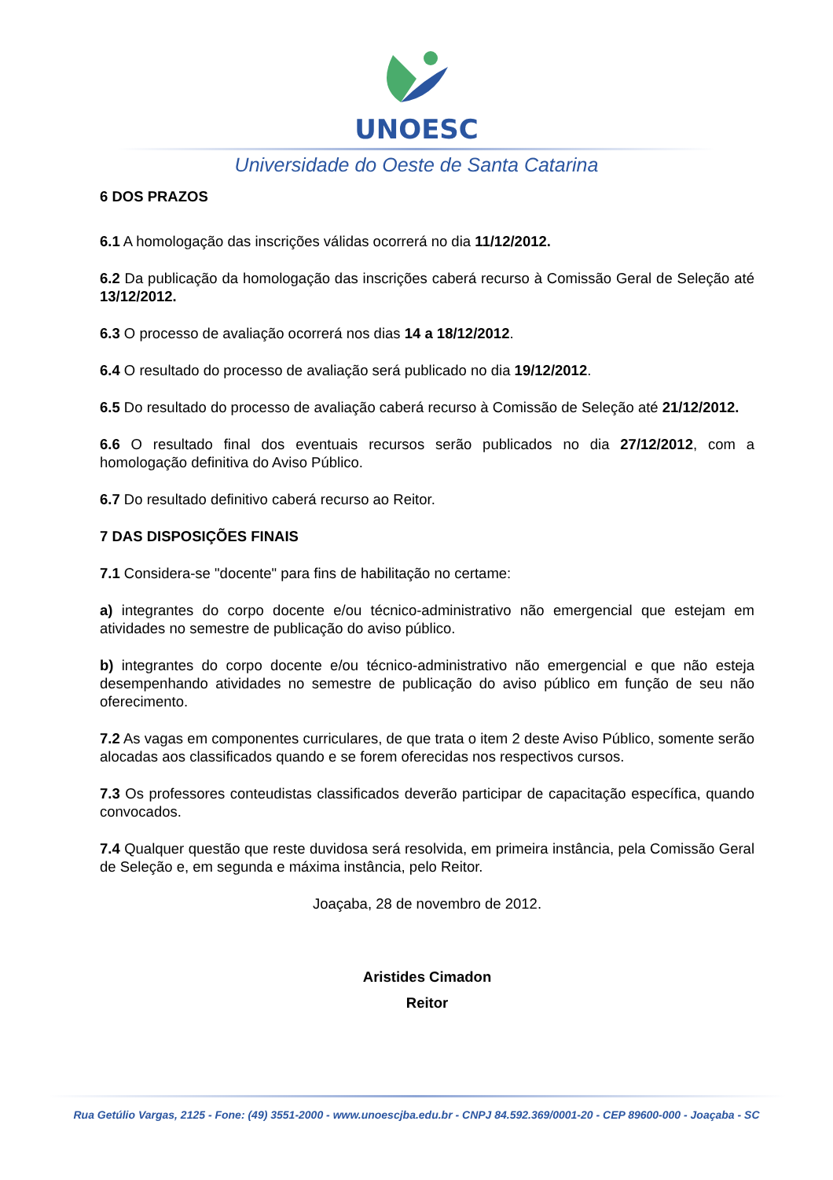UNOESC
Universidade do Oeste de Santa Catarina
6 DOS PRAZOS
6.1 A homologação das inscrições válidas ocorrerá no dia 11/12/2012.
6.2 Da publicação da homologação das inscrições caberá recurso à Comissão Geral de Seleção até 13/12/2012.
6.3 O processo de avaliação ocorrerá nos dias 14 a 18/12/2012.
6.4 O resultado do processo de avaliação será publicado no dia 19/12/2012.
6.5 Do resultado do processo de avaliação caberá recurso à Comissão de Seleção até 21/12/2012.
6.6 O resultado final dos eventuais recursos serão publicados no dia 27/12/2012, com a homologação definitiva do Aviso Público.
6.7 Do resultado definitivo caberá recurso ao Reitor.
7 DAS DISPOSIÇÕES FINAIS
7.1 Considera-se "docente" para fins de habilitação no certame:
a) integrantes do corpo docente e/ou técnico-administrativo não emergencial que estejam em atividades no semestre de publicação do aviso público.
b) integrantes do corpo docente e/ou técnico-administrativo não emergencial e que não esteja desempenhando atividades no semestre de publicação do aviso público em função de seu não oferecimento.
7.2 As vagas em componentes curriculares, de que trata o item 2 deste Aviso Público, somente serão alocadas aos classificados quando e se forem oferecidas nos respectivos cursos.
7.3 Os professores conteudistas classificados deverão participar de capacitação específica, quando convocados.
7.4 Qualquer questão que reste duvidosa será resolvida, em primeira instância, pela Comissão Geral de Seleção e, em segunda e máxima instância, pelo Reitor.
Joaçaba, 28 de novembro de 2012.
Aristides Cimadon
Reitor
Rua Getúlio Vargas, 2125 - Fone: (49) 3551-2000 - www.unoescjba.edu.br - CNPJ 84.592.369/0001-20 - CEP 89600-000 - Joaçaba - SC